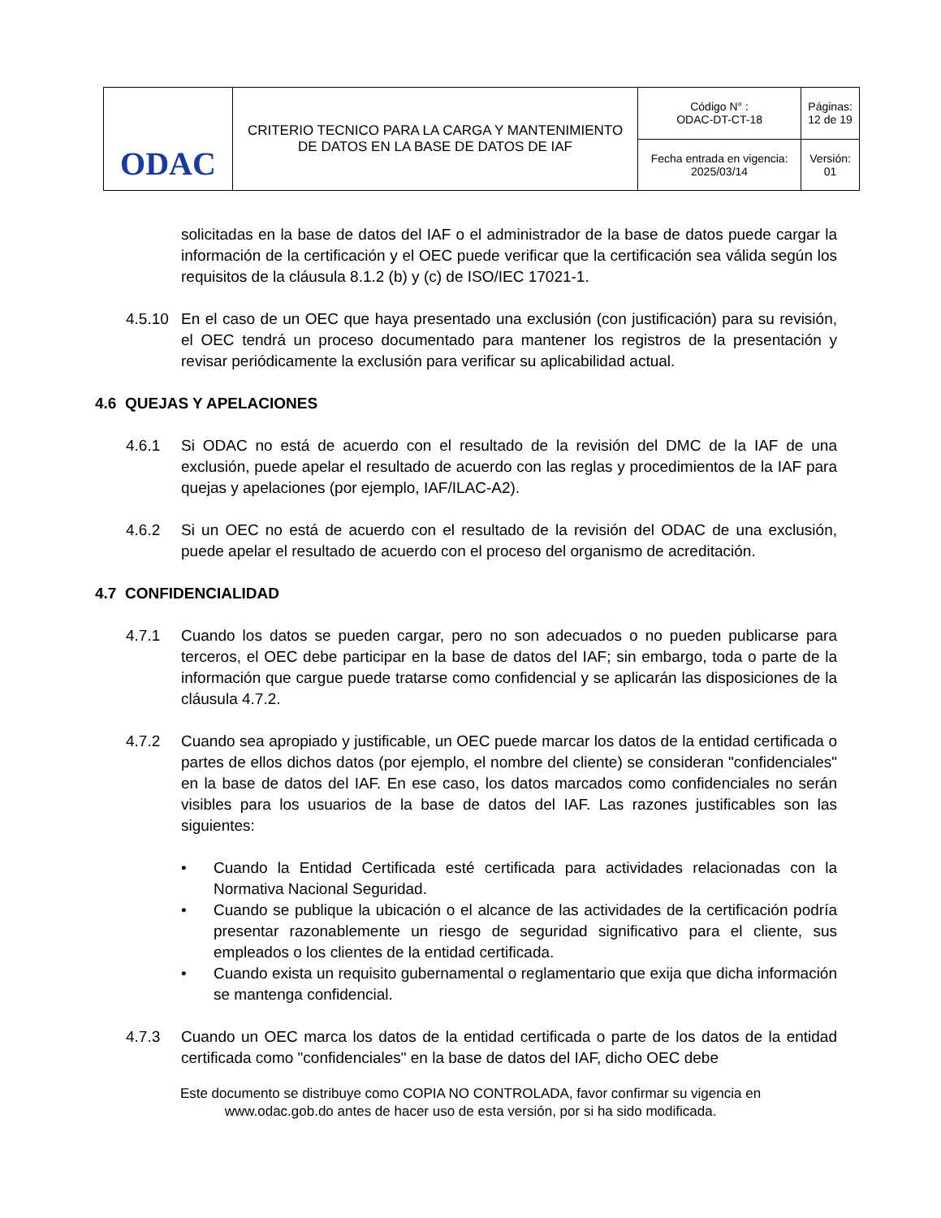| ODAC | CRITERIO TECNICO PARA LA CARGA Y MANTENIMIENTO DE DATOS EN LA BASE DE DATOS DE IAF | Código N° : ODAC-DT-CT-18 | Páginas: 12 de 19 |
| | | Fecha entrada en vigencia: 2025/03/14 | Versión: 01 |
solicitadas en la base de datos del IAF o el administrador de la base de datos puede cargar la información de la certificación y el OEC puede verificar que la certificación sea válida según los requisitos de la cláusula 8.1.2 (b) y (c) de ISO/IEC 17021-1.
4.5.10
En el caso de un OEC que haya presentado una exclusión (con justificación) para su revisión, el OEC tendrá un proceso documentado para mantener los registros de la presentación y revisar periódicamente la exclusión para verificar su aplicabilidad actual.
4.6 QUEJAS Y APELACIONES
4.6.1 Si ODAC no está de acuerdo con el resultado de la revisión del DMC de la IAF de una exclusión, puede apelar el resultado de acuerdo con las reglas y procedimientos de la IAF para quejas y apelaciones (por ejemplo, IAF/ILAC-A2).
4.6.2 Si un OEC no está de acuerdo con el resultado de la revisión del ODAC de una exclusión, puede apelar el resultado de acuerdo con el proceso del organismo de acreditación.
4.7 CONFIDENCIALIDAD
4.7.1 Cuando los datos se pueden cargar, pero no son adecuados o no pueden publicarse para terceros, el OEC debe participar en la base de datos del IAF; sin embargo, toda o parte de la información que cargue puede tratarse como confidencial y se aplicarán las disposiciones de la cláusula 4.7.2.
4.7.2 Cuando sea apropiado y justificable, un OEC puede marcar los datos de la entidad certificada o partes de ellos dichos datos (por ejemplo, el nombre del cliente) se consideran "confidenciales" en la base de datos del IAF. En ese caso, los datos marcados como confidenciales no serán visibles para los usuarios de la base de datos del IAF. Las razones justificables son las siguientes:
• Cuando la Entidad Certificada esté certificada para actividades relacionadas con la Normativa Nacional Seguridad.
• Cuando se publique la ubicación o el alcance de las actividades de la certificación podría presentar razonablemente un riesgo de seguridad significativo para el cliente, sus empleados o los clientes de la entidad certificada.
• Cuando exista un requisito gubernamental o reglamentario que exija que dicha información se mantenga confidencial.
4.7.3 Cuando un OEC marca los datos de la entidad certificada o parte de los datos de la entidad certificada como "confidenciales" en la base de datos del IAF, dicho OEC debe
Este documento se distribuye como COPIA NO CONTROLADA, favor confirmar su vigencia en
www.odac.gob.do antes de hacer uso de esta versión, por si ha sido modificada.